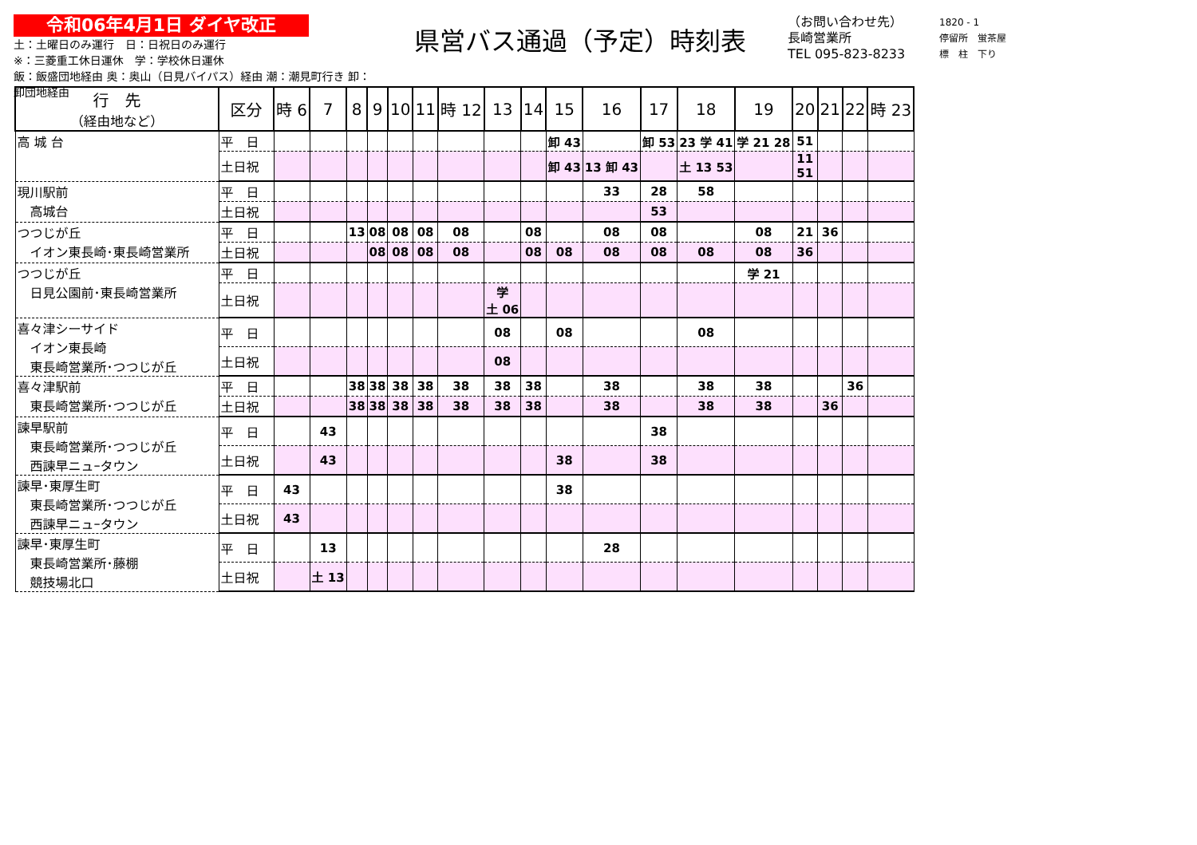令和06年4月1日 ダイヤ改正
土：土曜日のみ運行　日：日祝日のみ運行
※：三菱重工休日運休　学：学校休日運休
飯：飯盛団地経由 奥：奥山（日見バイパス）経由 潮：潮見町行き 卸：卸団地経由
県営バス通過（予定）時刻表
（お問い合わせ先）
長崎営業所
TEL 095-823-8233
1820 - 1
停留所　蛍茶屋
標　柱　下り
| 行 先 （経由地など） | 区分 | 時 6 | 7 | 8 | 9 | 10 | 11 | 時 12 | 13 | 14 | 15 | 16 | 17 | 18 | 19 | 20 | 21 | 22 | 時 23 |
| --- | --- | --- | --- | --- | --- | --- | --- | --- | --- | --- | --- | --- | --- | --- | --- | --- | --- | --- | --- |
| 高 城 台 | 平 日 | | | | | | | | | | 卸 43 | | 卸 53 | 23 学 41 | 学 21 28 | 51 | | | |
| | 土日祝 | | | | | | | | | | 卸 43 | 13 卸 43 | | 土 13 53 | | 11 51 | | | |
| 現川駅前 高城台 | 平 日 | | | | | | | | | | | 33 | 28 | 58 | | | | | |
| | 土日祝 | | | | | | | | | | | | 53 | | | | | | |
| つつじが丘 イオン東長崎･東長崎営業所 | 平 日 | | | 13 | 08 | 08 | 08 | 08 | | 08 | | 08 | 08 | | 08 | 21 | 36 | | |
| | 土日祝 | | | | 08 | 08 | 08 | 08 | | 08 | 08 | 08 | 08 | 08 | 08 | 36 | | | |
| つつじが丘 日見公園前･東長崎営業所 | 平 日 | | | | | | | | | | | | | | 学 21 | | | | |
| | 土日祝 | | | | | | | | 学 土 06 | | | | | | | | | | |
| 喜々津シーサイド イオン東長崎 東長崎営業所･つつじが丘 | 平 日 | | | | | | | | 08 | | 08 | | | 08 | | | | | |
| | 土日祝 | | | | | | | | 08 | | | | | | | | | | |
| 喜々津駅前 東長崎営業所･つつじが丘 | 平 日 | | | 38 | 38 | 38 | 38 | 38 | 38 | 38 | | 38 | | 38 | 38 | | | 36 | |
| | 土日祝 | | | 38 | 38 | 38 | 38 | 38 | 38 | 38 | | 38 | | 38 | 38 | | 36 | | |
| 諫早駅前 東長崎営業所･つつじが丘 西諫早ニュｰタウン | 平 日 | | 43 | | | | | | | | | | 38 | | | | | | |
| | 土日祝 | | 43 | | | | | | | | 38 | | 38 | | | | | | |
| 諫早･東厚生町 東長崎営業所･つつじが丘 西諫早ニュｰタウン | 平 日 | 43 | | | | | | | | | 38 | | | | | | | | |
| | 土日祝 | 43 | | | | | | | | | | | | | | | | | |
| 諫早･東厚生町 東長崎営業所･藤棚 競技場北口 | 平 日 | | 13 | | | | | | | | | 28 | | | | | | | |
| | 土日祝 | | 土 13 | | | | | | | | | | | | | | | | |